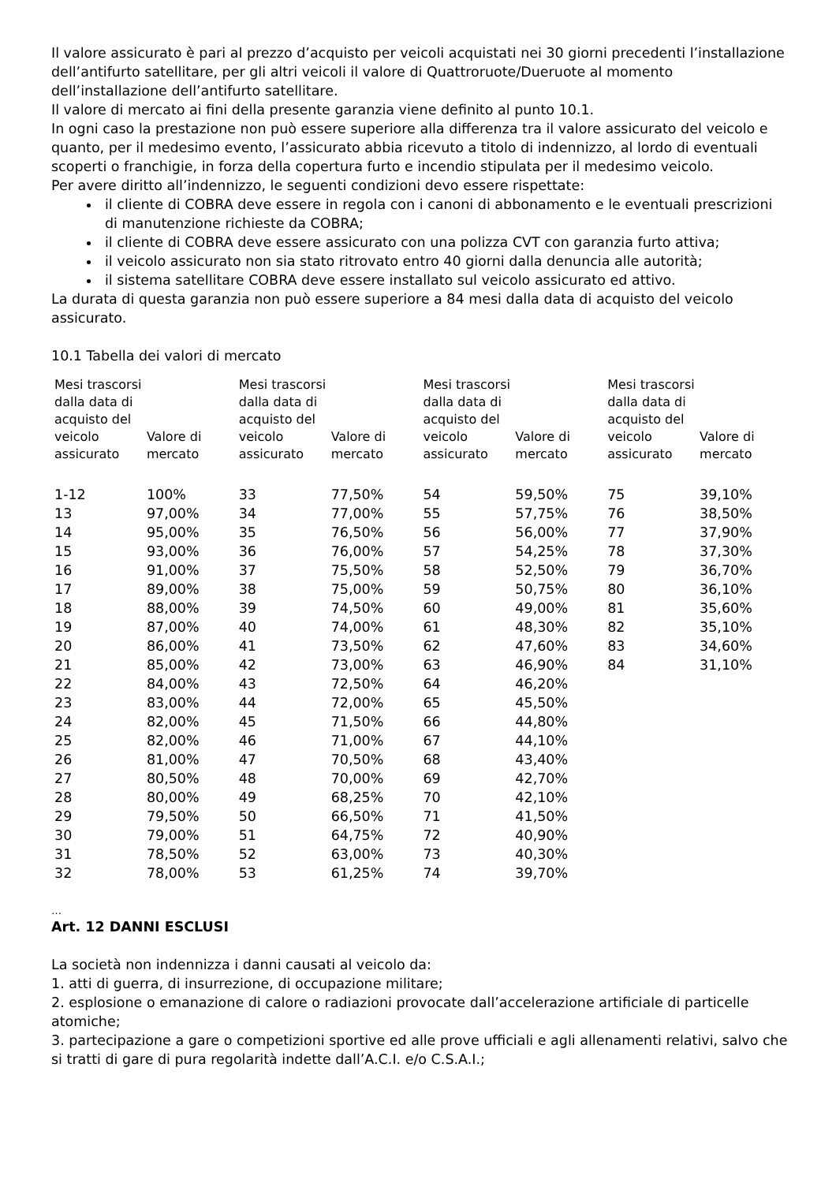Il valore assicurato è pari al prezzo d’acquisto per veicoli acquistati nei 30 giorni precedenti l’installazione dell’antifurto satellitare, per gli altri veicoli il valore di Quattroruote/Dueruote al momento dell’installazione dell’antifurto satellitare.
Il valore di mercato ai fini della presente garanzia viene definito al punto 10.1.
In ogni caso la prestazione non può essere superiore alla differenza tra il valore assicurato del veicolo e quanto, per il medesimo evento, l’assicurato abbia ricevuto a titolo di indennizzo, al lordo di eventuali scoperti o franchigie, in forza della copertura furto e incendio stipulata per il medesimo veicolo.
Per avere diritto all’indennizzo, le seguenti condizioni devo essere rispettate:
il cliente di COBRA deve essere in regola con i canoni di abbonamento e le eventuali prescrizioni di manutenzione richieste da COBRA;
il cliente di COBRA deve essere assicurato con una polizza CVT con garanzia furto attiva;
il veicolo assicurato non sia stato ritrovato entro 40 giorni dalla denuncia alle autorità;
il sistema satellitare COBRA deve essere installato sul veicolo assicurato ed attivo.
La durata di questa garanzia non può essere superiore a 84 mesi dalla data di acquisto del veicolo assicurato.
10.1 Tabella dei valori di mercato
| Mesi trascorsi dalla data di acquisto del veicolo assicurato | Valore di mercato | Mesi trascorsi dalla data di acquisto del veicolo assicurato | Valore di mercato | Mesi trascorsi dalla data di acquisto del veicolo assicurato | Valore di mercato | Mesi trascorsi dalla data di acquisto del veicolo assicurato | Valore di mercato |
| --- | --- | --- | --- | --- | --- | --- | --- |
| 1-12 | 100% | 33 | 77,50% | 54 | 59,50% | 75 | 39,10% |
| 13 | 97,00% | 34 | 77,00% | 55 | 57,75% | 76 | 38,50% |
| 14 | 95,00% | 35 | 76,50% | 56 | 56,00% | 77 | 37,90% |
| 15 | 93,00% | 36 | 76,00% | 57 | 54,25% | 78 | 37,30% |
| 16 | 91,00% | 37 | 75,50% | 58 | 52,50% | 79 | 36,70% |
| 17 | 89,00% | 38 | 75,00% | 59 | 50,75% | 80 | 36,10% |
| 18 | 88,00% | 39 | 74,50% | 60 | 49,00% | 81 | 35,60% |
| 19 | 87,00% | 40 | 74,00% | 61 | 48,30% | 82 | 35,10% |
| 20 | 86,00% | 41 | 73,50% | 62 | 47,60% | 83 | 34,60% |
| 21 | 85,00% | 42 | 73,00% | 63 | 46,90% | 84 | 31,10% |
| 22 | 84,00% | 43 | 72,50% | 64 | 46,20% | | |
| 23 | 83,00% | 44 | 72,00% | 65 | 45,50% | | |
| 24 | 82,00% | 45 | 71,50% | 66 | 44,80% | | |
| 25 | 82,00% | 46 | 71,00% | 67 | 44,10% | | |
| 26 | 81,00% | 47 | 70,50% | 68 | 43,40% | | |
| 27 | 80,50% | 48 | 70,00% | 69 | 42,70% | | |
| 28 | 80,00% | 49 | 68,25% | 70 | 42,10% | | |
| 29 | 79,50% | 50 | 66,50% | 71 | 41,50% | | |
| 30 | 79,00% | 51 | 64,75% | 72 | 40,90% | | |
| 31 | 78,50% | 52 | 63,00% | 73 | 40,30% | | |
| 32 | 78,00% | 53 | 61,25% | 74 | 39,70% | | |
…
Art. 12 DANNI ESCLUSI
La società non indennizza i danni causati al veicolo da:
1. atti di guerra, di insurrezione, di occupazione militare;
2. esplosione o emanazione di calore o radiazioni provocate dall’accelerazione artificiale di particelle atomiche;
3. partecipazione a gare o competizioni sportive ed alle prove ufficiali e agli allenamenti relativi, salvo che si tratti di gare di pura regolarità indette dall’A.C.I. e/o C.S.A.I.;